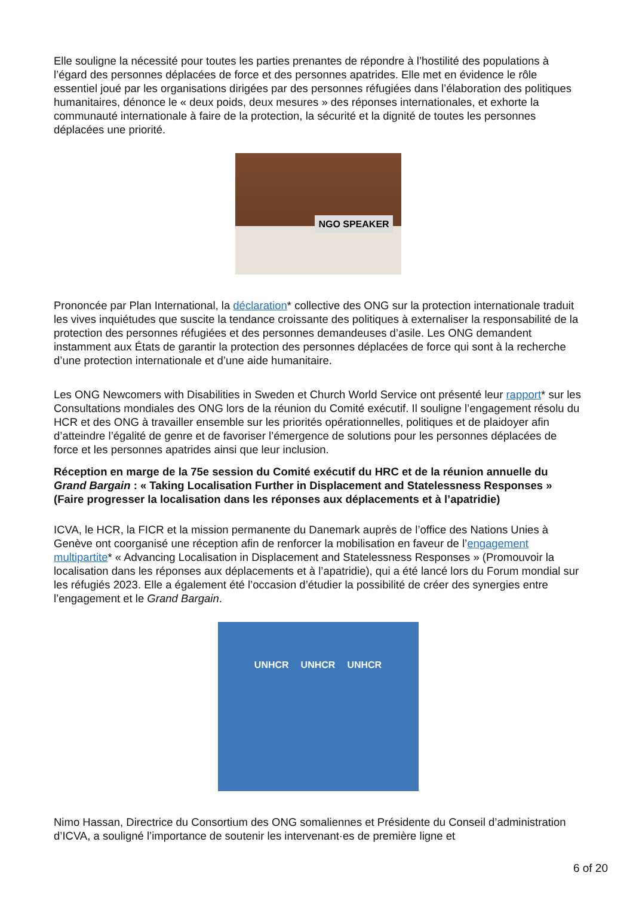Elle souligne la nécessité pour toutes les parties prenantes de répondre à l’hostilité des populations à l’égard des personnes déplacées de force et des personnes apatrides. Elle met en évidence le rôle essentiel joué par les organisations dirigées par des personnes réfugiées dans l’élaboration des politiques humanitaires, dénonce le « deux poids, deux mesures » des réponses internationales, et exhorte la communauté internationale à faire de la protection, la sécurité et la dignité de toutes les personnes déplacées une priorité.
NGO SPEAKER
Prononcée par Plan International, la déclaration* collective des ONG sur la protection internationale traduit les vives inquiétudes que suscite la tendance croissante des politiques à externaliser la responsabilité de la protection des personnes réfugiées et des personnes demandeuses d’asile. Les ONG demandent instamment aux États de garantir la protection des personnes déplacées de force qui sont à la recherche d’une protection internationale et d’une aide humanitaire.
Les ONG Newcomers with Disabilities in Sweden et Church World Service ont présenté leur rapport* sur les Consultations mondiales des ONG lors de la réunion du Comité exécutif. Il souligne l’engagement résolu du HCR et des ONG à travailler ensemble sur les priorités opérationnelles, politiques et de plaidoyer afin d’atteindre l’égalité de genre et de favoriser l’émergence de solutions pour les personnes déplacées de force et les personnes apatrides ainsi que leur inclusion.
Réception en marge de la 75e session du Comité exécutif du HRC et de la réunion annuelle du Grand Bargain : « Taking Localisation Further in Displacement and Statelessness Responses » (Faire progresser la localisation dans les réponses aux déplacements et à l’apatridie)
ICVA, le HCR, la FICR et la mission permanente du Danemark auprès de l’office des Nations Unies à Genève ont coorganisé une réception afin de renforcer la mobilisation en faveur de l’engagement multipartite* « Advancing Localisation in Displacement and Statelessness Responses » (Promouvoir la localisation dans les réponses aux déplacements et à l’apatridie), qui a été lancé lors du Forum mondial sur les réfugiés 2023. Elle a également été l’occasion d’étudier la possibilité de créer des synergies entre l’engagement et le Grand Bargain.
UNHCR UNHCR UNHCR
Nimo Hassan, Directrice du Consortium des ONG somaliennes et Présidente du Conseil d’administration d’ICVA, a souligné l’importance de soutenir les intervenant·es de première ligne et
6 of 20